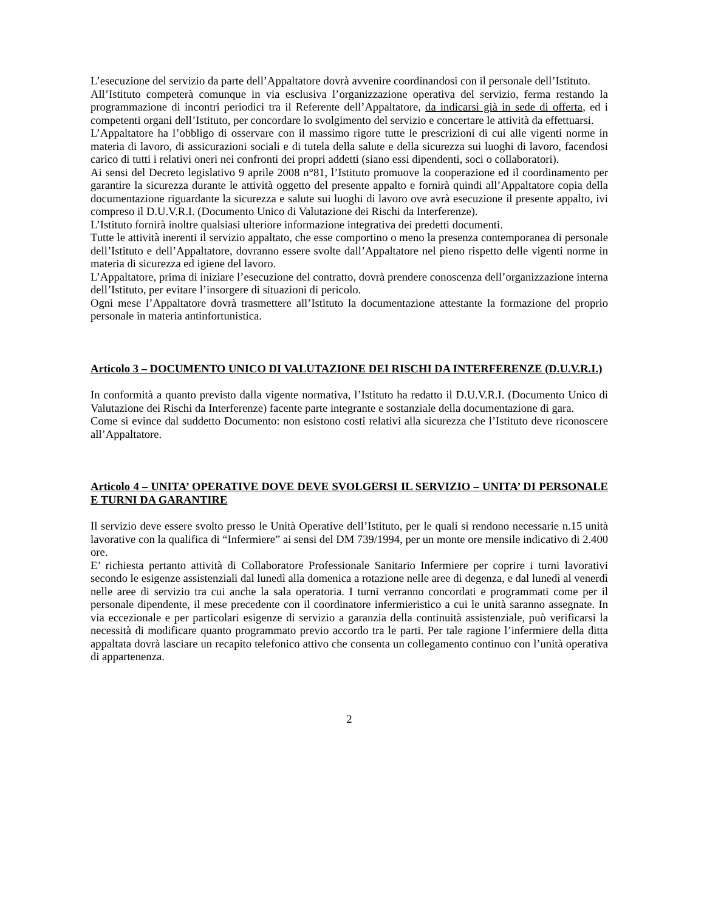L’esecuzione del servizio da parte dell’Appaltatore dovrà avvenire coordinandosi con il personale dell’Istituto.
All’Istituto competerà comunque in via esclusiva l’organizzazione operativa del servizio, ferma restando la programmazione di incontri periodici tra il Referente dell’Appaltatore, da indicarsi già in sede di offerta, ed i competenti organi dell’Istituto, per concordare lo svolgimento del servizio e concertare le attività da effettuarsi.
L’Appaltatore ha l’obbligo di osservare con il massimo rigore tutte le prescrizioni di cui alle vigenti norme in materia di lavoro, di assicurazioni sociali e di tutela della salute e della sicurezza sui luoghi di lavoro, facendosi carico di tutti i relativi oneri nei confronti dei propri addetti (siano essi dipendenti, soci o collaboratori).
Ai sensi del Decreto legislativo 9 aprile 2008 n°81, l’Istituto promuove la cooperazione ed il coordinamento per garantire la sicurezza durante le attività oggetto del presente appalto e fornirà quindi all’Appaltatore copia della documentazione riguardante la sicurezza e salute sui luoghi di lavoro ove avrà esecuzione il presente appalto, ivi compreso il D.U.V.R.I. (Documento Unico di Valutazione dei Rischi da Interferenze).
L’Istituto fornirà inoltre qualsiasi ulteriore informazione integrativa dei predetti documenti.
Tutte le attività inerenti il servizio appaltato, che esse comportino o meno la presenza contemporanea di personale dell’Istituto e dell’Appaltatore, dovranno essere svolte dall’Appaltatore nel pieno rispetto delle vigenti norme in materia di sicurezza ed igiene del lavoro.
L’Appaltatore, prima di iniziare l’esecuzione del contratto, dovrà prendere conoscenza dell’organizzazione interna dell’Istituto, per evitare l’insorgere di situazioni di pericolo.
Ogni mese l’Appaltatore dovrà trasmettere all’Istituto la documentazione attestante la formazione del proprio personale in materia antinfortunistica.
Articolo 3 – DOCUMENTO UNICO DI VALUTAZIONE DEI RISCHI DA INTERFERENZE (D.U.V.R.I.)
In conformità a quanto previsto dalla vigente normativa, l’Istituto ha redatto il D.U.V.R.I. (Documento Unico di Valutazione dei Rischi da Interferenze) facente parte integrante e sostanziale della documentazione di gara.
Come si evince dal suddetto Documento: non esistono costi relativi alla sicurezza che l’Istituto deve riconoscere all’Appaltatore.
Articolo 4 – UNITA’ OPERATIVE DOVE DEVE SVOLGERSI IL SERVIZIO – UNITA’ DI PERSONALE E TURNI DA GARANTIRE
Il servizio deve essere svolto presso le Unità Operative dell’Istituto, per le quali si rendono necessarie n.15 unità lavorative con la qualifica di “Infermiere” ai sensi del DM 739/1994, per un monte ore mensile indicativo di 2.400 ore.
E’ richiesta pertanto attività di Collaboratore Professionale Sanitario Infermiere per coprire i turni lavorativi secondo le esigenze assistenziali dal lunedì alla domenica a rotazione nelle aree di degenza, e dal lunedì al venerdì nelle aree di servizio tra cui anche la sala operatoria. I turni verranno concordati e programmati come per il personale dipendente, il mese precedente con il coordinatore infermieristico a cui le unità saranno assegnate. In via eccezionale e per particolari esigenze di servizio a garanzia della continuità assistenziale, può verificarsi la necessità di modificare quanto programmato previo accordo tra le parti. Per tale ragione l’infermiere della ditta appaltata dovrà lasciare un recapito telefonico attivo che consenta un collegamento continuo con l’unità operativa di appartenenza.
2